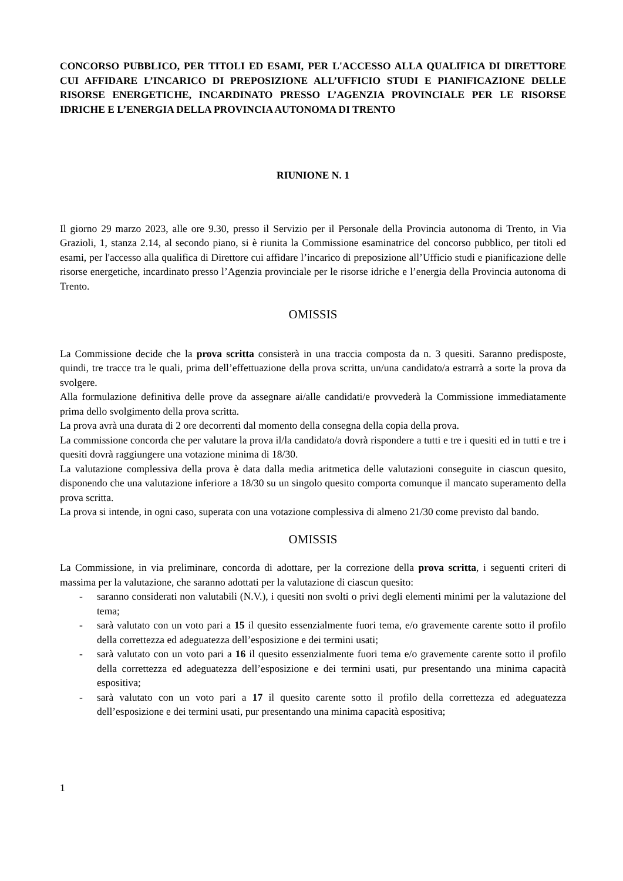CONCORSO PUBBLICO, PER TITOLI ED ESAMI, PER L'ACCESSO ALLA QUALIFICA DI DIRETTORE CUI AFFIDARE L’INCARICO DI PREPOSIZIONE ALL’UFFICIO STUDI E PIANIFICAZIONE DELLE RISORSE ENERGETICHE, INCARDINATO PRESSO L’AGENZIA PROVINCIALE PER LE RISORSE IDRICHE E L’ENERGIA DELLA PROVINCIA AUTONOMA DI TRENTO
RIUNIONE N. 1
Il giorno 29 marzo 2023, alle ore 9.30, presso il Servizio per il Personale della Provincia autonoma di Trento, in Via Grazioli, 1, stanza 2.14, al secondo piano, si è riunita la Commissione esaminatrice del concorso pubblico, per titoli ed esami, per l'accesso alla qualifica di Direttore cui affidare l’incarico di preposizione all’Ufficio studi e pianificazione delle risorse energetiche, incardinato presso l’Agenzia provinciale per le risorse idriche e l’energia della Provincia autonoma di Trento.
OMISSIS
La Commissione decide che la prova scritta consisterà in una traccia composta da n. 3 quesiti. Saranno predisposte, quindi, tre tracce tra le quali, prima dell’effettuazione della prova scritta, un/una candidato/a estrarrà a sorte la prova da svolgere.
Alla formulazione definitiva delle prove da assegnare ai/alle candidati/e provvederà la Commissione immediatamente prima dello svolgimento della prova scritta.
La prova avrà una durata di 2 ore decorrenti dal momento della consegna della copia della prova.
La commissione concorda che per valutare la prova il/la candidato/a dovrà rispondere a tutti e tre i quesiti ed in tutti e tre i quesiti dovrà raggiungere una votazione minima di 18/30.
La valutazione complessiva della prova è data dalla media aritmetica delle valutazioni conseguite in ciascun quesito, disponendo che una valutazione inferiore a 18/30 su un singolo quesito comporta comunque il mancato superamento della prova scritta.
La prova si intende, in ogni caso, superata con una votazione complessiva di almeno 21/30 come previsto dal bando.
OMISSIS
La Commissione, in via preliminare, concorda di adottare, per la correzione della prova scritta, i seguenti criteri di massima per la valutazione, che saranno adottati per la valutazione di ciascun quesito:
- saranno considerati non valutabili (N.V.), i quesiti non svolti o privi degli elementi minimi per la valutazione del tema;
- sarà valutato con un voto pari a 15 il quesito essenzialmente fuori tema, e/o gravemente carente sotto il profilo della correttezza ed adeguatezza dell’esposizione e dei termini usati;
- sarà valutato con un voto pari a 16 il quesito essenzialmente fuori tema e/o gravemente carente sotto il profilo della correttezza ed adeguatezza dell’esposizione e dei termini usati, pur presentando una minima capacità espositiva;
- sarà valutato con un voto pari a 17 il quesito carente sotto il profilo della correttezza ed adeguatezza dell’esposizione e dei termini usati, pur presentando una minima capacità espositiva;
1